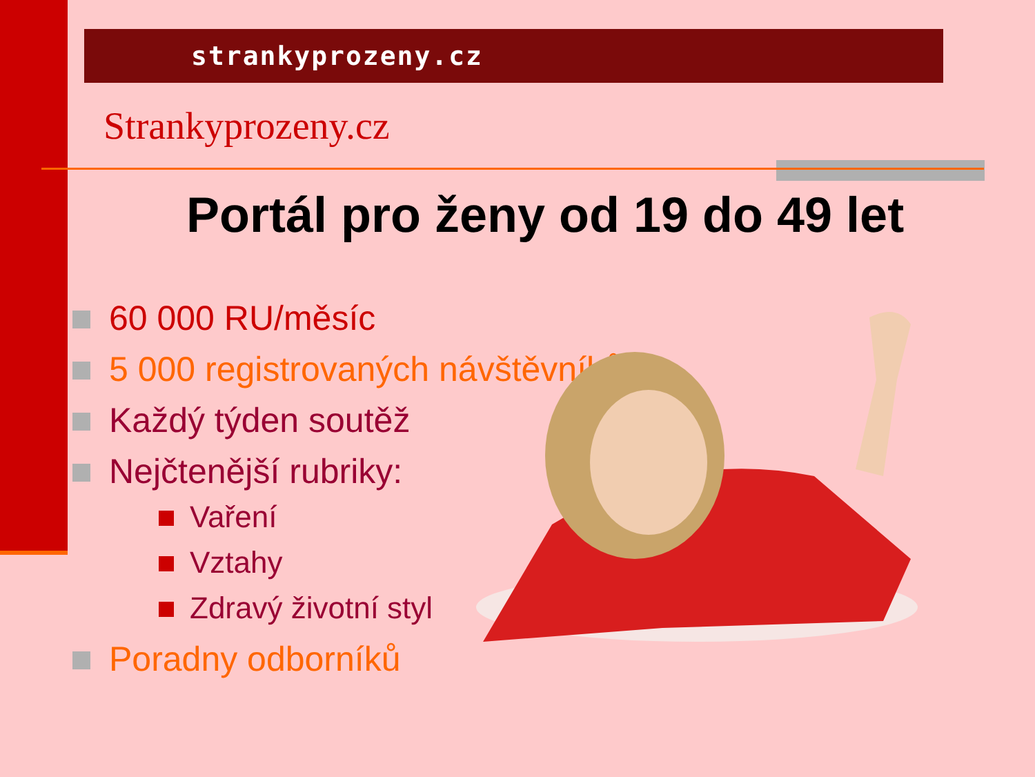strankyprozeny.cz
Strankyprozeny.cz
Portál pro ženy od 19 do 49 let
60 000 RU/měsíc
5 000 registrovaných návštěvníků
Každý týden soutěž
Nejčtenější rubriky:
Vaření
Vztahy
Zdravý životní styl
Poradny odborníků